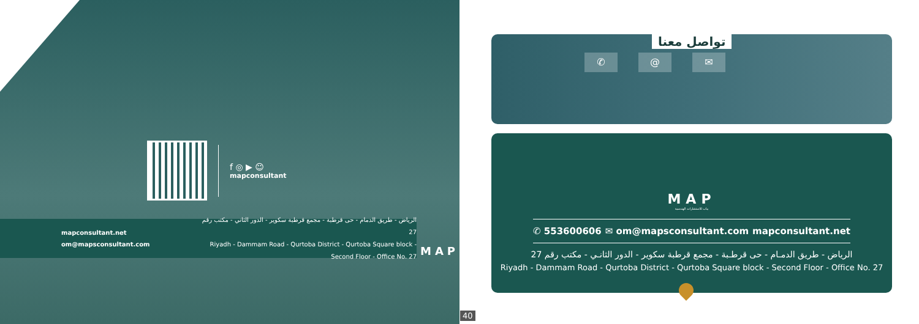f ◎ ▶ ☺
mapconsultant
mapconsultant.net
om@mapsconsultant.com
الرياض - طريق الدمام - حى قرطبة - مجمع قرطبة سكوير - الدور الثاني - مكتب رقم 27
Riyadh - Dammam Road - Qurtoba District - Qurtoba Square block - Second Floor - Office No. 27
MAP
40
تواصل معنا
✆ @ ✉
MAP
ماب للاستشارات الهندسية
✆ 553600606 ✉ om@mapsconsultant.com mapconsultant.net
الرياض - طريق الدمـام - حى قرطـبة - مجمع قرطبة سكوير - الدور الثانـي - مكتب رقم 27
Riyadh - Dammam Road - Qurtoba District - Qurtoba Square block - Second Floor - Office No. 27